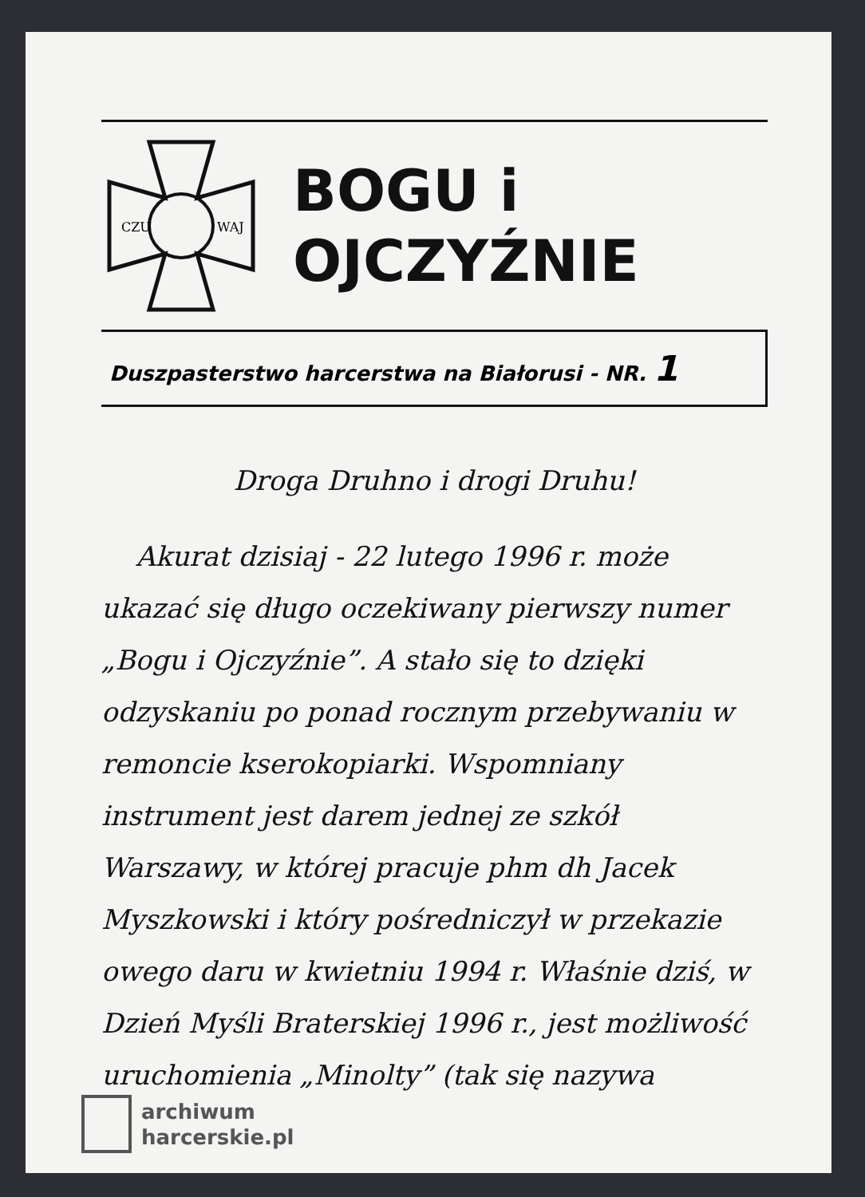CZU
WAJ
BOGU i
OJCZYŹNIE
Duszpasterstwo harcerstwa na Białorusi - NR. 1
Droga Druhno i drogi Druhu!
Akurat dzisiaj - 22 lutego 1996 r. może ukazać się długo oczekiwany pierwszy numer „Bogu i Ojczyźnie”. A stało się to dzięki odzyskaniu po ponad rocznym przebywaniu w remoncie kserokopiarki. Wspomniany instrument jest darem jednej ze szkół Warszawy, w której pracuje phm dh Jacek Myszkowski i który pośredniczył w przekazie owego daru w kwietniu 1994 r. Właśnie dziś, w Dzień Myśli Braterskiej 1996 r., jest możliwość uruchomienia „Minolty” (tak się nazywa
archiwum
harcerskie.pl